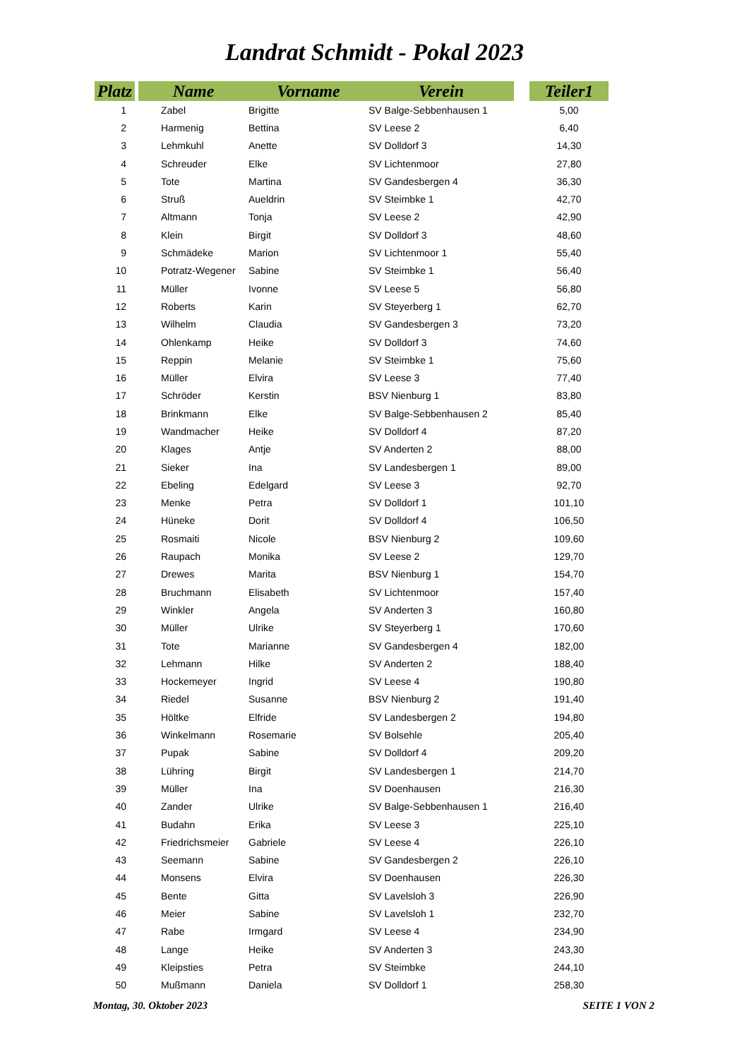Landrat Schmidt - Pokal 2023
| Platz | | Name | Vorname | Verein | | Teiler1 |
| --- | --- | --- | --- | --- | --- | --- |
| 1 | | Zabel | Brigitte | SV Balge-Sebbenhausen 1 | | 5,00 |
| 2 | | Harmenig | Bettina | SV Leese 2 | | 6,40 |
| 3 | | Lehmkuhl | Anette | SV Dolldorf 3 | | 14,30 |
| 4 | | Schreuder | Elke | SV Lichtenmoor | | 27,80 |
| 5 | | Tote | Martina | SV Gandesbergen 4 | | 36,30 |
| 6 | | Struß | Aueldrin | SV Steimbke 1 | | 42,70 |
| 7 | | Altmann | Tonja | SV Leese 2 | | 42,90 |
| 8 | | Klein | Birgit | SV Dolldorf 3 | | 48,60 |
| 9 | | Schmädeke | Marion | SV Lichtenmoor 1 | | 55,40 |
| 10 | | Potratz-Wegener | Sabine | SV Steimbke 1 | | 56,40 |
| 11 | | Müller | Ivonne | SV Leese 5 | | 56,80 |
| 12 | | Roberts | Karin | SV Steyerberg 1 | | 62,70 |
| 13 | | Wilhelm | Claudia | SV Gandesbergen 3 | | 73,20 |
| 14 | | Ohlenkamp | Heike | SV Dolldorf 3 | | 74,60 |
| 15 | | Reppin | Melanie | SV Steimbke 1 | | 75,60 |
| 16 | | Müller | Elvira | SV Leese 3 | | 77,40 |
| 17 | | Schröder | Kerstin | BSV Nienburg 1 | | 83,80 |
| 18 | | Brinkmann | Elke | SV Balge-Sebbenhausen 2 | | 85,40 |
| 19 | | Wandmacher | Heike | SV Dolldorf 4 | | 87,20 |
| 20 | | Klages | Antje | SV Anderten 2 | | 88,00 |
| 21 | | Sieker | Ina | SV Landesbergen 1 | | 89,00 |
| 22 | | Ebeling | Edelgard | SV Leese 3 | | 92,70 |
| 23 | | Menke | Petra | SV Dolldorf 1 | | 101,10 |
| 24 | | Hüneke | Dorit | SV Dolldorf 4 | | 106,50 |
| 25 | | Rosmaiti | Nicole | BSV Nienburg 2 | | 109,60 |
| 26 | | Raupach | Monika | SV Leese 2 | | 129,70 |
| 27 | | Drewes | Marita | BSV Nienburg 1 | | 154,70 |
| 28 | | Bruchmann | Elisabeth | SV Lichtenmoor | | 157,40 |
| 29 | | Winkler | Angela | SV Anderten 3 | | 160,80 |
| 30 | | Müller | Ulrike | SV Steyerberg 1 | | 170,60 |
| 31 | | Tote | Marianne | SV Gandesbergen 4 | | 182,00 |
| 32 | | Lehmann | Hilke | SV Anderten 2 | | 188,40 |
| 33 | | Hockemeyer | Ingrid | SV Leese 4 | | 190,80 |
| 34 | | Riedel | Susanne | BSV Nienburg 2 | | 191,40 |
| 35 | | Höltke | Elfride | SV Landesbergen 2 | | 194,80 |
| 36 | | Winkelmann | Rosemarie | SV Bolsehle | | 205,40 |
| 37 | | Pupak | Sabine | SV Dolldorf 4 | | 209,20 |
| 38 | | Lühring | Birgit | SV Landesbergen 1 | | 214,70 |
| 39 | | Müller | Ina | SV Doenhausen | | 216,30 |
| 40 | | Zander | Ulrike | SV Balge-Sebbenhausen 1 | | 216,40 |
| 41 | | Budahn | Erika | SV Leese 3 | | 225,10 |
| 42 | | Friedrichsmeier | Gabriele | SV Leese 4 | | 226,10 |
| 43 | | Seemann | Sabine | SV Gandesbergen 2 | | 226,10 |
| 44 | | Monsens | Elvira | SV Doenhausen | | 226,30 |
| 45 | | Bente | Gitta | SV Lavelsloh 3 | | 226,90 |
| 46 | | Meier | Sabine | SV Lavelsloh 1 | | 232,70 |
| 47 | | Rabe | Irmgard | SV Leese 4 | | 234,90 |
| 48 | | Lange | Heike | SV Anderten 3 | | 243,30 |
| 49 | | Kleipsties | Petra | SV Steimbke | | 244,10 |
| 50 | | Mußmann | Daniela | SV Dolldorf 1 | | 258,30 |
Montag, 30. Oktober 2023 SEITE 1 VON 2